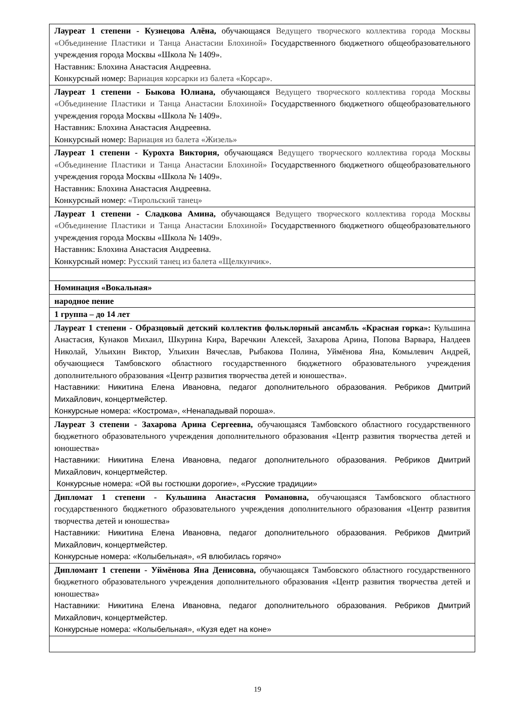| Лауреат 1 степени - Кузнецова Алёна, обучающаяся Ведущего творческого коллектива города Москвы «Объединение Пластики и Танца Анастасии Блохиной» Государственного бюджетного общеобразовательного учреждения города Москвы «Школа № 1409». Наставник: Блохина Анастасия Андреевна. Конкурсный номер: Вариация корсарки из балета «Корсар». |
| Лауреат 1 степени - Быкова Юлиана, обучающаяся Ведущего творческого коллектива города Москвы «Объединение Пластики и Танца Анастасии Блохиной» Государственного бюджетного общеобразовательного учреждения города Москвы «Школа № 1409». Наставник: Блохина Анастасия Андреевна. Конкурсный номер: Вариация из балета «Жизель» |
| Лауреат 1 степени - Курохта Виктория, обучающаяся Ведущего творческого коллектива города Москвы «Объединение Пластики и Танца Анастасии Блохиной» Государственного бюджетного общеобразовательного учреждения города Москвы «Школа № 1409». Наставник: Блохина Анастасия Андреевна. Конкурсный номер: «Тирольский танец» |
| Лауреат 1 степени - Сладкова Амина, обучающаяся Ведущего творческого коллектива города Москвы «Объединение Пластики и Танца Анастасии Блохиной» Государственного бюджетного общеобразовательного учреждения города Москвы «Школа № 1409». Наставник: Блохина Анастасия Андреевна. Конкурсный номер: Русский танец из балета «Щелкунчик». |
| Номинация «Вокальная» |
| народное пение |
| 1 группа – до 14 лет |
| Лауреат 1 степени - Образцовый детский коллектив фольклорный ансамбль «Красная горка»: Кульшина Анастасия, Кунаков Михаил, Шкурина Кира, Варечкин Алексей, Захарова Арина, Попова Варвара, Налдеев Николай, Ульихин Виктор, Ульихин Вячеслав, Рыбакова Полина, Уймёнова Яна, Комылевич Андрей, обучающиеся Тамбовского областного государственного бюджетного образовательного учреждения дополнительного образования «Центр развития творчества детей и юношества». Наставники: Никитина Елена Ивановна, педагог дополнительного образования. Ребриков Дмитрий Михайлович, концертмейстер. Конкурсные номера: «Кострома», «Ненападывай пороша». |
| Лауреат 3 степени - Захарова Арина Сергеевна, обучающаяся Тамбовского областного государственного бюджетного образовательного учреждения дополнительного образования «Центр развития творчества детей и юношества» Наставники: Никитина Елена Ивановна, педагог дополнительного образования. Ребриков Дмитрий Михайлович, концертмейстер. Конкурсные номера: «Ой вы гостюшки дорогие», «Русские традиции» |
| Дипломат 1 степени - Кульшина Анастасия Романовна, обучающаяся Тамбовского областного государственного бюджетного образовательного учреждения дополнительного образования «Центр развития творчества детей и юношества» Наставники: Никитина Елена Ивановна, педагог дополнительного образования. Ребриков Дмитрий Михайлович, концертмейстер. Конкурсные номера: «Колыбельная», «Я влюбилась горячо» |
| Дипломант 1 степени - Уймёнова Яна Денисовна, обучающаяся Тамбовского областного государственного бюджетного образовательного учреждения дополнительного образования «Центр развития творчества детей и юношества» Наставники: Никитина Елена Ивановна, педагог дополнительного образования. Ребриков Дмитрий Михайлович, концертмейстер. Конкурсные номера: «Колыбельная», «Кузя едет на коне» |
19